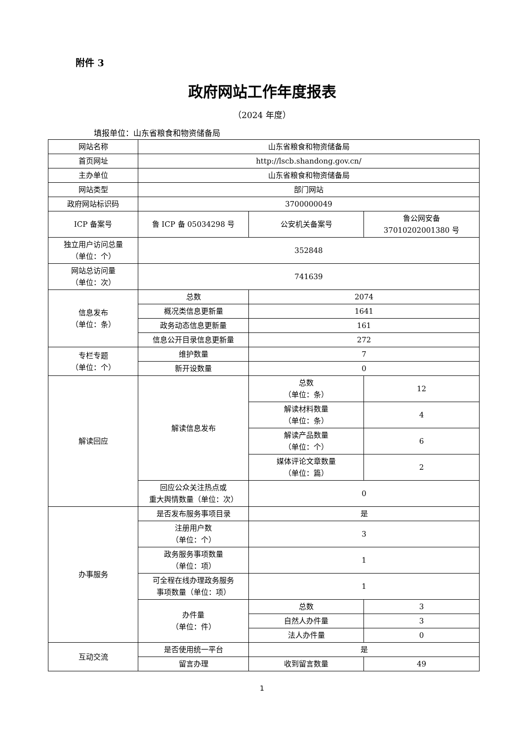附件 3
政府网站工作年度报表
（2024 年度）
填报单位：山东省粮食和物资储备局
| 网站名称 | 山东省粮食和物资储备局 | | |
| 首页网址 | http://lscb.shandong.gov.cn/ | | |
| 主办单位 | 山东省粮食和物资储备局 | | |
| 网站类型 | 部门网站 | | |
| 政府网站标识码 | 3700000049 | | |
| ICP 备案号 | 鲁 ICP 备 05034298 号 | 公安机关备案号 | 鲁公网安备 37010202001380 号 |
| 独立用户访问总量 （单位：个） | 352848 | | |
| 网站总访问量 （单位：次） | 741639 | | |
| 信息发布 （单位：条） | 总数 | 2074 | |
| | 概况类信息更新量 | 1641 | |
| | 政务动态信息更新量 | 161 | |
| | 信息公开目录信息更新量 | 272 | |
| 专栏专题 （单位：个） | 维护数量 | 7 | |
| | 新开设数量 | 0 | |
| 解读回应 | 解读信息发布 | 总数 （单位：条） | 12 |
| | | 解读材料数量 （单位：条） | 4 |
| | | 解读产品数量 （单位：个） | 6 |
| | | 媒体评论文章数量 （单位：篇） | 2 |
| | 回应公众关注热点或 重大舆情数量（单位：次） | 0 | |
| 办事服务 | 是否发布服务事项目录 | 是 | |
| | 注册用户数 （单位：个） | 3 | |
| | 政务服务事项数量 （单位：项） | 1 | |
| | 可全程在线办理政务服务 事项数量（单位：项） | 1 | |
| | 办件量 （单位：件） | 总数 | 3 |
| | | 自然人办件量 | 3 |
| | | 法人办件量 | 0 |
| 互动交流 | 是否使用统一平台 | 是 | |
| | 留言办理 | 收到留言数量 | 49 |
1